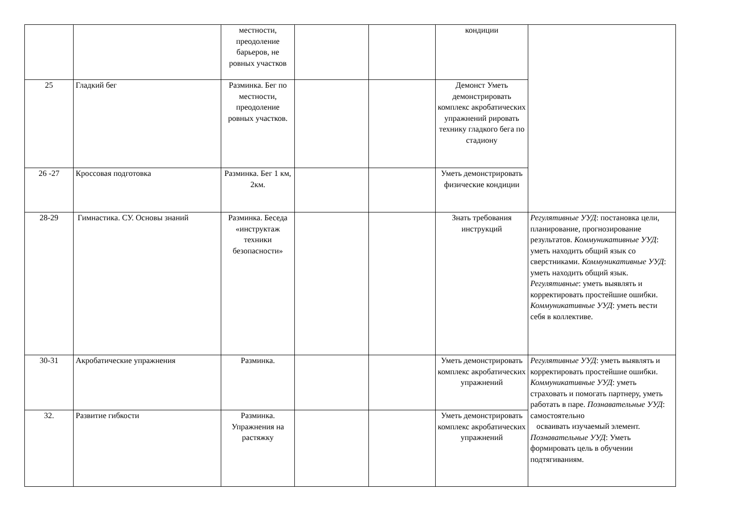| | | местности, преодоление барьеров, не ровных участков | | | кондиции | |
| 25 | Гладкий бег | Разминка. Бег по местности, преодоление ровных участков. | | | Демонст Уметь демонстрировать комплекс акробатических упражнений рировать технику гладкого бега по стадиону | |
| 26 -27 | Кроссовая подготовка | Разминка. Бег 1 км, 2км. | | | Уметь демонстрировать физические кондиции | |
| 28-29 | Гимнастика. СУ. Основы знаний | Разминка. Беседа «инструктаж техники безопасности» | | | Знать требования инструкций | Регулятивные УУД : постановка цели, планирование, прогнозирование результатов. Коммуникативные УУД : уметь находить общий язык со сверстниками. Коммуникативные УУД : уметь находить общий язык. Регулятивные : уметь выявлять и корректировать простейшие ошибки. Коммуникативные УУД : уметь вести себя в коллективе. |
| 30-31 | Акробатические упражнения | Разминка. | | | Уметь демонстрировать комплекс акробатических упражнений | Регулятивные УУД : уметь выявлять и корректировать простейшие ошибки. Коммуникативные УУД : уметь страховать и помогать партнеру, уметь работать в паре. Познавательные УУД : самостоятельно осваивать изучаемый элемент. Познавательные УУД : Уметь формировать цель в обучении подтягиваниям. |
| 32. | Развитие гибкости | Разминка. Упражнения на растяжку | | | Уметь демонстрировать комплекс акробатических упражнений | |